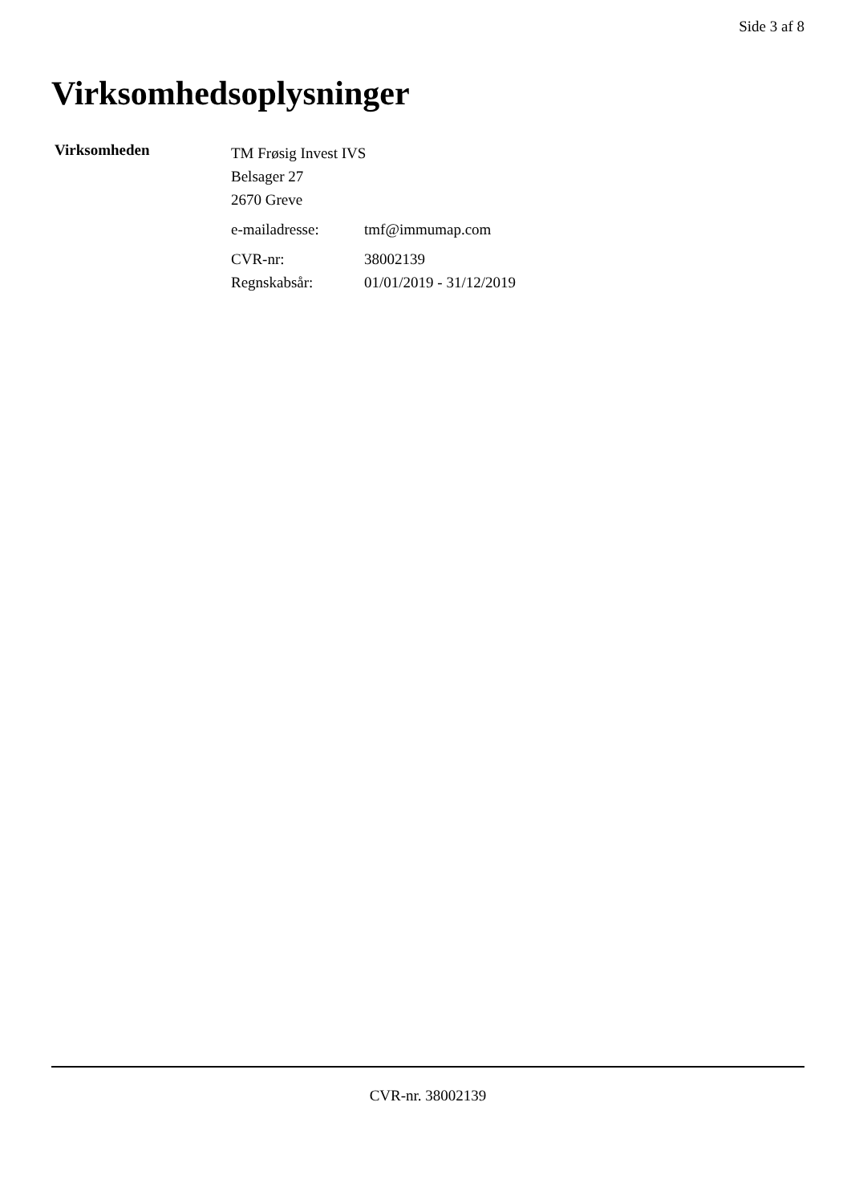Side 3 af 8
Virksomhedsoplysninger
Virksomheden
TM Frøsig Invest IVS
Belsager 27
2670 Greve
| e-mailadresse: | tmf@immumap.com |
| CVR-nr: | 38002139 |
| Regnskabsår: | 01/01/2019 - 31/12/2019 |
CVR-nr. 38002139